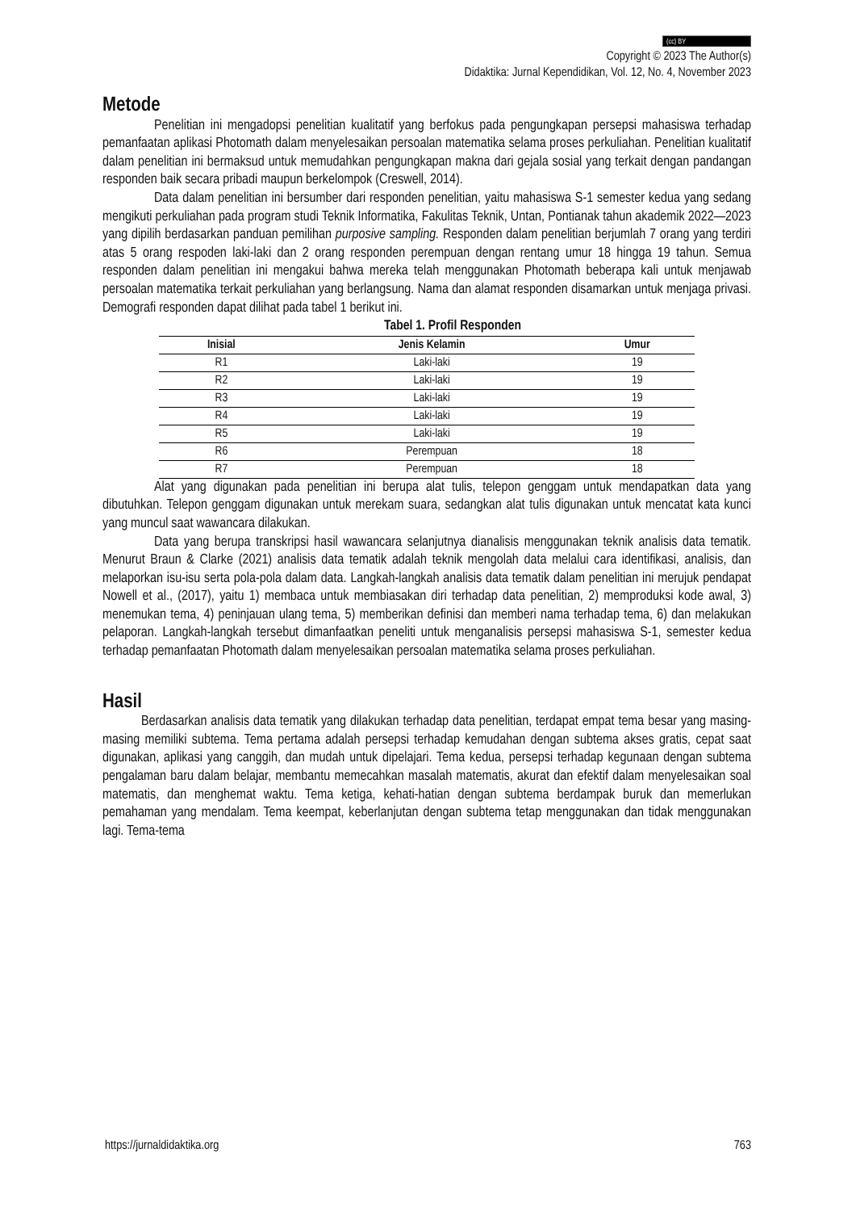(cc) BY
Copyright © 2023 The Author(s)
Didaktika: Jurnal Kependidikan, Vol. 12, No. 4, November 2023
Metode
Penelitian ini mengadopsi penelitian kualitatif yang berfokus pada pengungkapan persepsi mahasiswa terhadap pemanfaatan aplikasi Photomath dalam menyelesaikan persoalan matematika selama proses perkuliahan. Penelitian kualitatif dalam penelitian ini bermaksud untuk memudahkan pengungkapan makna dari gejala sosial yang terkait dengan pandangan responden baik secara pribadi maupun berkelompok (Creswell, 2014).
Data dalam penelitian ini bersumber dari responden penelitian, yaitu mahasiswa S-1 semester kedua yang sedang mengikuti perkuliahan pada program studi Teknik Informatika, Fakulitas Teknik, Untan, Pontianak tahun akademik 2022—2023 yang dipilih berdasarkan panduan pemilihan purposive sampling. Responden dalam penelitian berjumlah 7 orang yang terdiri atas 5 orang respoden laki-laki dan 2 orang responden perempuan dengan rentang umur 18 hingga 19 tahun. Semua responden dalam penelitian ini mengakui bahwa mereka telah menggunakan Photomath beberapa kali untuk menjawab persoalan matematika terkait perkuliahan yang berlangsung. Nama dan alamat responden disamarkan untuk menjaga privasi. Demografi responden dapat dilihat pada tabel 1 berikut ini.
Tabel 1. Profil Responden
| Inisial | Jenis Kelamin | Umur |
| --- | --- | --- |
| R1 | Laki-laki | 19 |
| R2 | Laki-laki | 19 |
| R3 | Laki-laki | 19 |
| R4 | Laki-laki | 19 |
| R5 | Laki-laki | 19 |
| R6 | Perempuan | 18 |
| R7 | Perempuan | 18 |
Alat yang digunakan pada penelitian ini berupa alat tulis, telepon genggam untuk mendapatkan data yang dibutuhkan. Telepon genggam digunakan untuk merekam suara, sedangkan alat tulis digunakan untuk mencatat kata kunci yang muncul saat wawancara dilakukan.
Data yang berupa transkripsi hasil wawancara selanjutnya dianalisis menggunakan teknik analisis data tematik. Menurut Braun & Clarke (2021) analisis data tematik adalah teknik mengolah data melalui cara identifikasi, analisis, dan melaporkan isu-isu serta pola-pola dalam data. Langkah-langkah analisis data tematik dalam penelitian ini merujuk pendapat Nowell et al., (2017), yaitu 1) membaca untuk membiasakan diri terhadap data penelitian, 2) memproduksi kode awal, 3) menemukan tema, 4) peninjauan ulang tema, 5) memberikan definisi dan memberi nama terhadap tema, 6) dan melakukan pelaporan. Langkah-langkah tersebut dimanfaatkan peneliti untuk menganalisis persepsi mahasiswa S-1, semester kedua terhadap pemanfaatan Photomath dalam menyelesaikan persoalan matematika selama proses perkuliahan.
Hasil
Berdasarkan analisis data tematik yang dilakukan terhadap data penelitian, terdapat empat tema besar yang masing-masing memiliki subtema. Tema pertama adalah persepsi terhadap kemudahan dengan subtema akses gratis, cepat saat digunakan, aplikasi yang canggih, dan mudah untuk dipelajari. Tema kedua, persepsi terhadap kegunaan dengan subtema pengalaman baru dalam belajar, membantu memecahkan masalah matematis, akurat dan efektif dalam menyelesaikan soal matematis, dan menghemat waktu. Tema ketiga, kehati-hatian dengan subtema berdampak buruk dan memerlukan pemahaman yang mendalam. Tema keempat, keberlanjutan dengan subtema tetap menggunakan dan tidak menggunakan lagi. Tema-tema
https://jurnaldidaktika.org 763